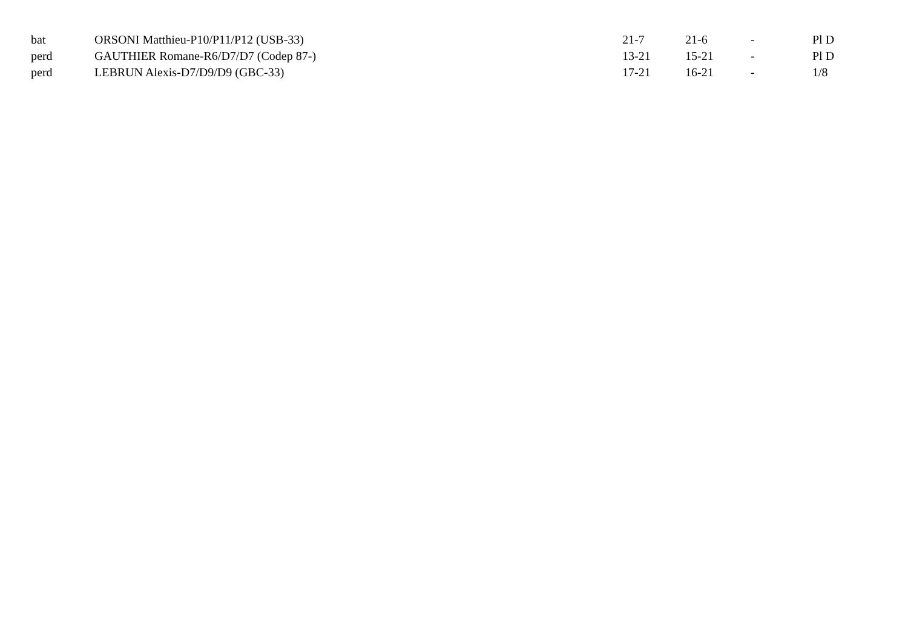| bat | ORSONI Matthieu-P10/P11/P12 (USB-33) | 21-7 | 21-6 | - | Pl D |
| perd | GAUTHIER Romane-R6/D7/D7 (Codep 87-) | 13-21 | 15-21 | - | Pl D |
| perd | LEBRUN Alexis-D7/D9/D9 (GBC-33) | 17-21 | 16-21 | - | 1/8 |